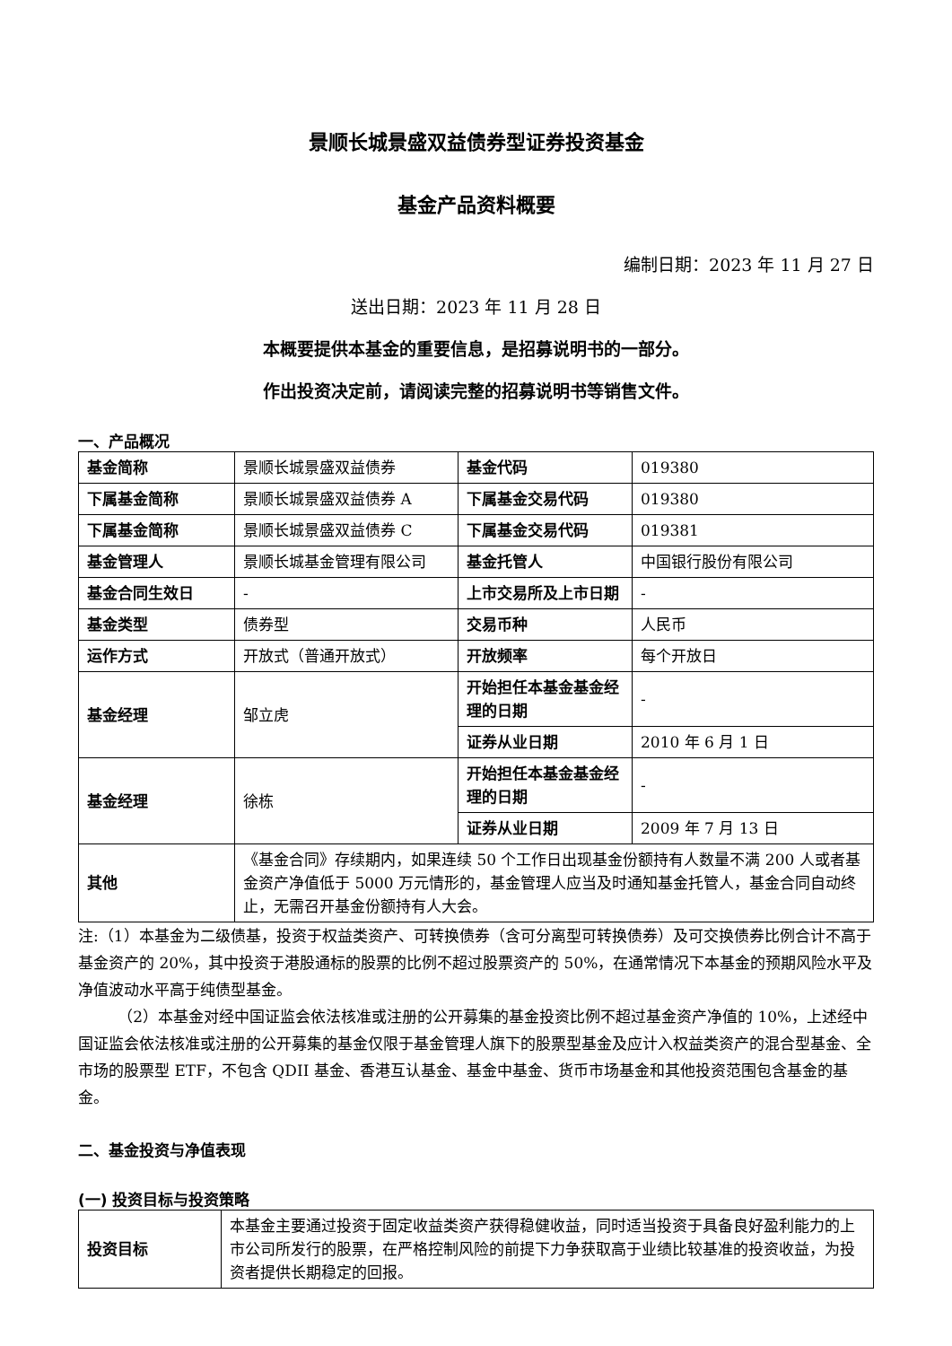景顺长城景盛双益债券型证券投资基金
基金产品资料概要
编制日期：2023 年 11 月 27 日
送出日期：2023 年 11 月 28 日
本概要提供本基金的重要信息，是招募说明书的一部分。
作出投资决定前，请阅读完整的招募说明书等销售文件。
一、产品概况
| 基金简称 | 景顺长城景盛双益债券 | 基金代码 | 019380 |
| 下属基金简称 | 景顺长城景盛双益债券 A | 下属基金交易代码 | 019380 |
| 下属基金简称 | 景顺长城景盛双益债券 C | 下属基金交易代码 | 019381 |
| 基金管理人 | 景顺长城基金管理有限公司 | 基金托管人 | 中国银行股份有限公司 |
| 基金合同生效日 | - | 上市交易所及上市日期 | - |
| 基金类型 | 债券型 | 交易币种 | 人民币 |
| 运作方式 | 开放式（普通开放式） | 开放频率 | 每个开放日 |
| 基金经理 | 邹立虎 | 开始担任本基金基金经理的日期 | - |
| | | 证券从业日期 | 2010 年 6 月 1 日 |
| 基金经理 | 徐栋 | 开始担任本基金基金经理的日期 | - |
| | | 证券从业日期 | 2009 年 7 月 13 日 |
| 其他 | 《基金合同》存续期内，如果连续 50 个工作日出现基金份额持有人数量不满 200 人或者基金资产净值低于 5000 万元情形的，基金管理人应当及时通知基金托管人，基金合同自动终止，无需召开基金份额持有人大会。 | | |
注:（1）本基金为二级债基，投资于权益类资产、可转换债券（含可分离型可转换债券）及可交换债券比例合计不高于基金资产的 20%，其中投资于港股通标的股票的比例不超过股票资产的 50%，在通常情况下本基金的预期风险水平及净值波动水平高于纯债型基金。
（2）本基金对经中国证监会依法核准或注册的公开募集的基金投资比例不超过基金资产净值的 10%，上述经中国证监会依法核准或注册的公开募集的基金仅限于基金管理人旗下的股票型基金及应计入权益类资产的混合型基金、全市场的股票型 ETF，不包含 QDII 基金、香港互认基金、基金中基金、货币市场基金和其他投资范围包含基金的基金。
二、基金投资与净值表现
(一) 投资目标与投资策略
| 投资目标 | 本基金主要通过投资于固定收益类资产获得稳健收益，同时适当投资于具备良好盈利能力的上市公司所发行的股票，在严格控制风险的前提下力争获取高于业绩比较基准的投资收益，为投资者提供长期稳定的回报。 |